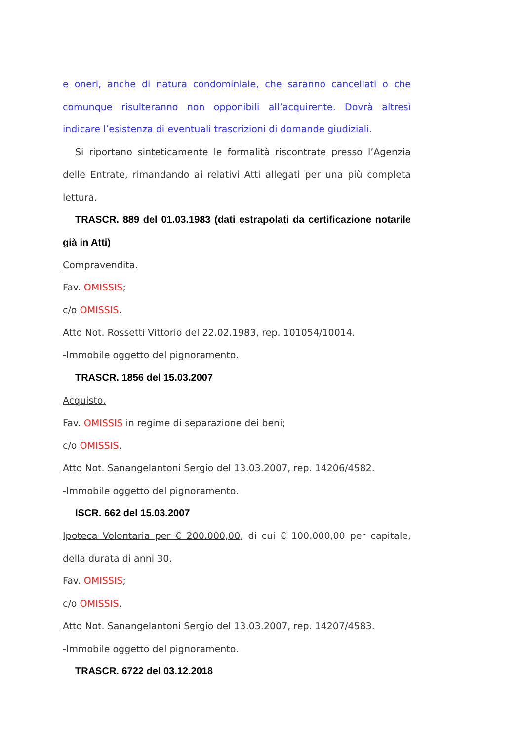e oneri, anche di natura condominiale, che saranno cancellati o che comunque risulteranno non opponibili all’acquirente. Dovrà altresì indicare l’esistenza di eventuali trascrizioni di domande giudiziali.
Si riportano sinteticamente le formalità riscontrate presso l’Agenzia delle Entrate, rimandando ai relativi Atti allegati per una più completa lettura.
TRASCR. 889 del 01.03.1983 (dati estrapolati da certificazione notarile già in Atti)
Compravendita.
Fav. OMISSIS;
c/o OMISSIS.
Atto Not. Rossetti Vittorio del 22.02.1983, rep. 101054/10014.
-Immobile oggetto del pignoramento.
TRASCR. 1856 del 15.03.2007
Acquisto.
Fav. OMISSIS in regime di separazione dei beni;
c/o OMISSIS.
Atto Not. Sanangelantoni Sergio del 13.03.2007, rep. 14206/4582.
-Immobile oggetto del pignoramento.
ISCR. 662 del 15.03.2007
Ipoteca Volontaria per € 200.000,00, di cui € 100.000,00 per capitale, della durata di anni 30.
Fav. OMISSIS;
c/o OMISSIS.
Atto Not. Sanangelantoni Sergio del 13.03.2007, rep. 14207/4583.
-Immobile oggetto del pignoramento.
TRASCR. 6722 del 03.12.2018